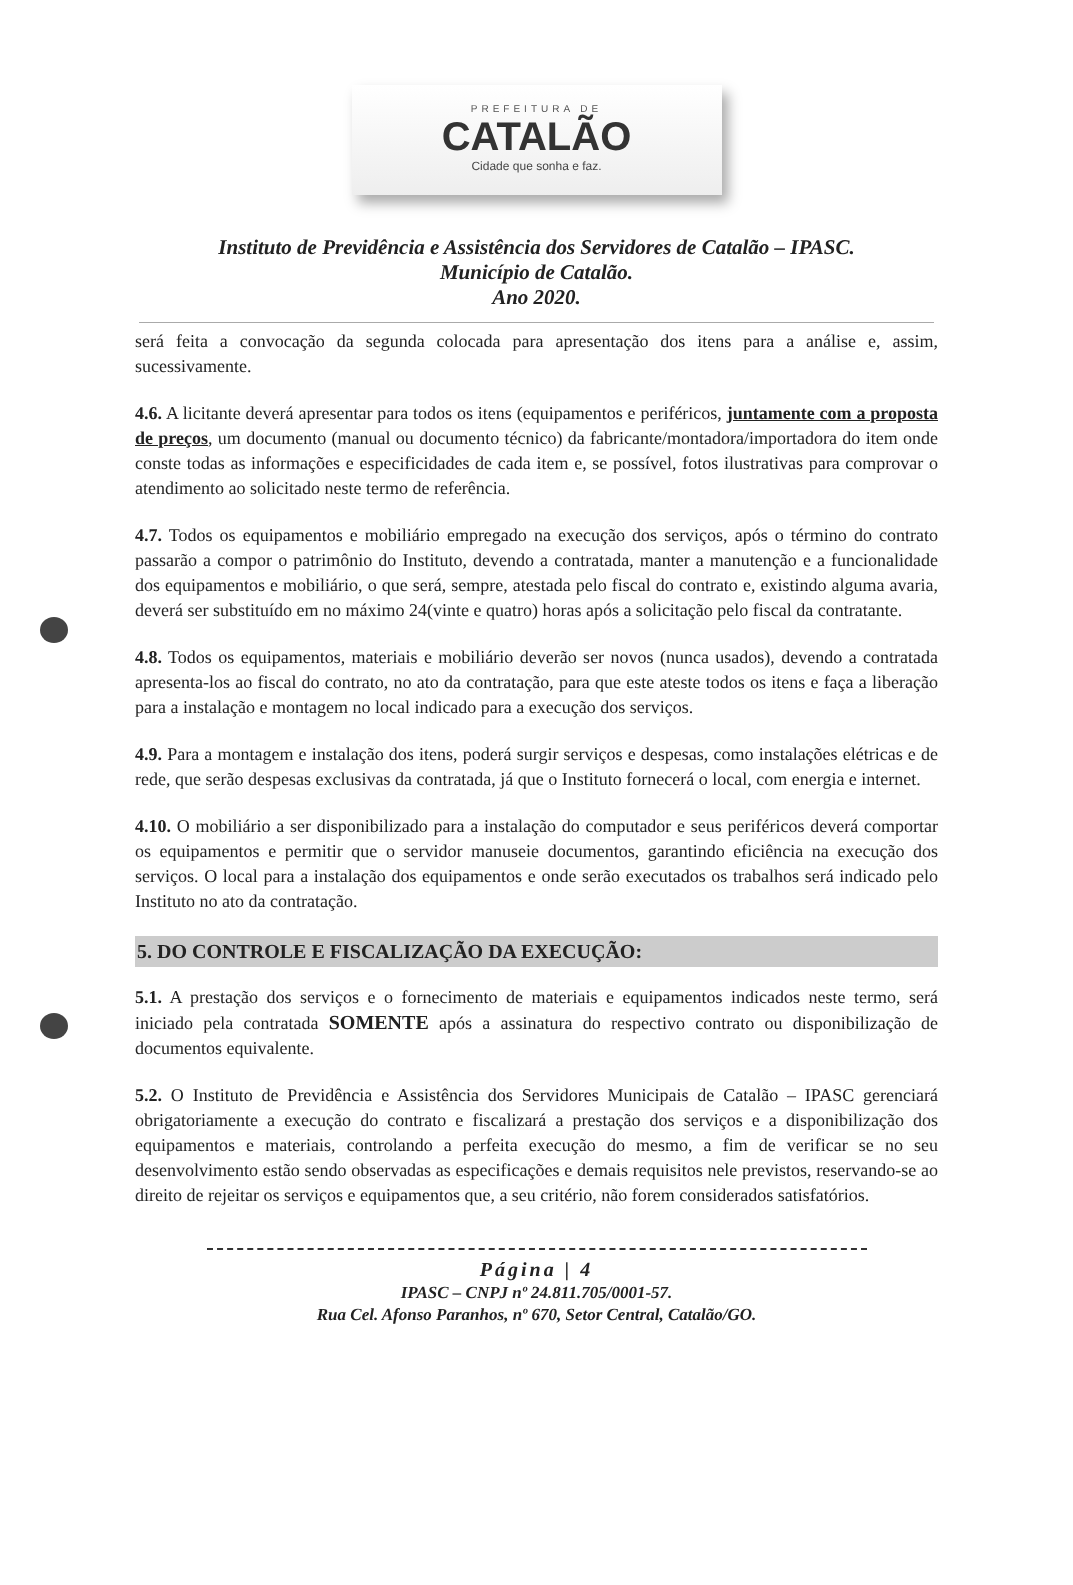PREFEITURA DE
CATALÃO
Cidade que sonha e faz.
Instituto de Previdência e Assistência dos Servidores de Catalão – IPASC.
Município de Catalão.
Ano 2020.
será feita a convocação da segunda colocada para apresentação dos itens para a análise e, assim, sucessivamente.
4.6. A licitante deverá apresentar para todos os itens (equipamentos e periféricos, juntamente com a proposta de preços, um documento (manual ou documento técnico) da fabricante/montadora/importadora do item onde conste todas as informações e especificidades de cada item e, se possível, fotos ilustrativas para comprovar o atendimento ao solicitado neste termo de referência.
4.7. Todos os equipamentos e mobiliário empregado na execução dos serviços, após o término do contrato passarão a compor o patrimônio do Instituto, devendo a contratada, manter a manutenção e a funcionalidade dos equipamentos e mobiliário, o que será, sempre, atestada pelo fiscal do contrato e, existindo alguma avaria, deverá ser substituído em no máximo 24(vinte e quatro) horas após a solicitação pelo fiscal da contratante.
4.8. Todos os equipamentos, materiais e mobiliário deverão ser novos (nunca usados), devendo a contratada apresenta-los ao fiscal do contrato, no ato da contratação, para que este ateste todos os itens e faça a liberação para a instalação e montagem no local indicado para a execução dos serviços.
4.9. Para a montagem e instalação dos itens, poderá surgir serviços e despesas, como instalações elétricas e de rede, que serão despesas exclusivas da contratada, já que o Instituto fornecerá o local, com energia e internet.
4.10. O mobiliário a ser disponibilizado para a instalação do computador e seus periféricos deverá comportar os equipamentos e permitir que o servidor manuseie documentos, garantindo eficiência na execução dos serviços. O local para a instalação dos equipamentos e onde serão executados os trabalhos será indicado pelo Instituto no ato da contratação.
5. DO CONTROLE E FISCALIZAÇÃO DA EXECUÇÃO:
5.1. A prestação dos serviços e o fornecimento de materiais e equipamentos indicados neste termo, será iniciado pela contratada SOMENTE após a assinatura do respectivo contrato ou disponibilização de documentos equivalente.
5.2. O Instituto de Previdência e Assistência dos Servidores Municipais de Catalão – IPASC gerenciará obrigatoriamente a execução do contrato e fiscalizará a prestação dos serviços e a disponibilização dos equipamentos e materiais, controlando a perfeita execução do mesmo, a fim de verificar se no seu desenvolvimento estão sendo observadas as especificações e demais requisitos nele previstos, reservando-se ao direito de rejeitar os serviços e equipamentos que, a seu critério, não forem considerados satisfatórios.
Página | 4
IPASC – CNPJ nº 24.811.705/0001-57.
Rua Cel. Afonso Paranhos, nº 670, Setor Central, Catalão/GO.